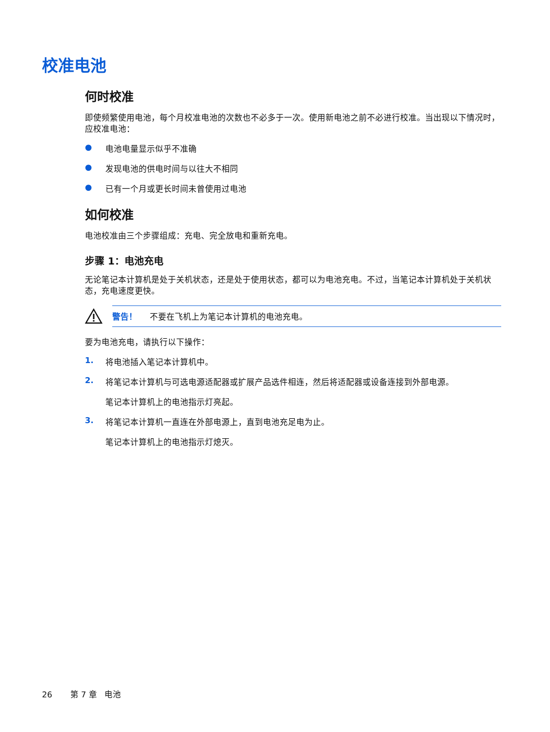校准电池
何时校准
即使频繁使用电池，每个月校准电池的次数也不必多于一次。使用新电池之前不必进行校准。当出现以下情况时，应校准电池：
● 电池电量显示似乎不准确
● 发现电池的供电时间与以往大不相同
● 已有一个月或更长时间未曾使用过电池
如何校准
电池校准由三个步骤组成：充电、完全放电和重新充电。
步骤 1：电池充电
无论笔记本计算机是处于关机状态，还是处于使用状态，都可以为电池充电。不过，当笔记本计算机处于关机状态，充电速度更快。
警告！ 不要在飞机上为笔记本计算机的电池充电。
要为电池充电，请执行以下操作：
1. 将电池插入笔记本计算机中。
2. 将笔记本计算机与可选电源适配器或扩展产品选件相连，然后将适配器或设备连接到外部电源。
笔记本计算机上的电池指示灯亮起。
3. 将笔记本计算机一直连在外部电源上，直到电池充足电为止。
笔记本计算机上的电池指示灯熄灭。
26 第 7 章 电池